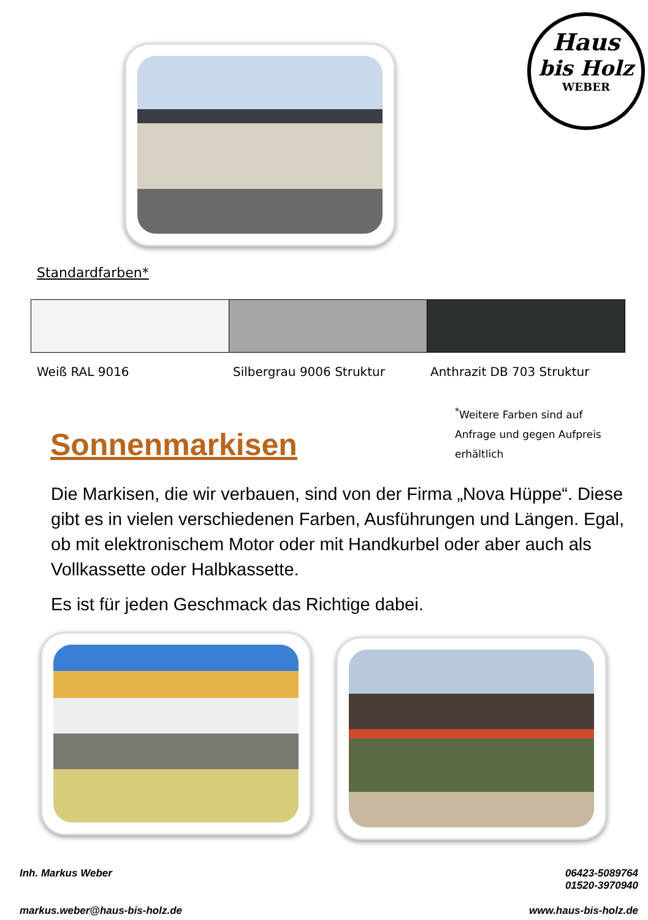Haus
bis Holz
WEBER
Standardfarben*
Weiß RAL 9016 Silbergrau 9006 Struktur Anthrazit DB 703 Struktur
Sonnenmarkisen
<sup>*</sup> Weitere Farben sind auf Anfrage und gegen Aufpreis erhältlich
Die Markisen, die wir verbauen, sind von der Firma „Nova Hüppe“. Diese gibt es in vielen verschiedenen Farben, Ausführungen und Längen. Egal, ob mit elektronischem Motor oder mit Handkurbel oder aber auch als Vollkassette oder Halbkassette.
Es ist für jeden Geschmack das Richtige dabei.
Inh. Markus Weber
06423-5089764
01520-3970940
markus.weber@haus-bis-holz.de www.haus-bis-holz.de